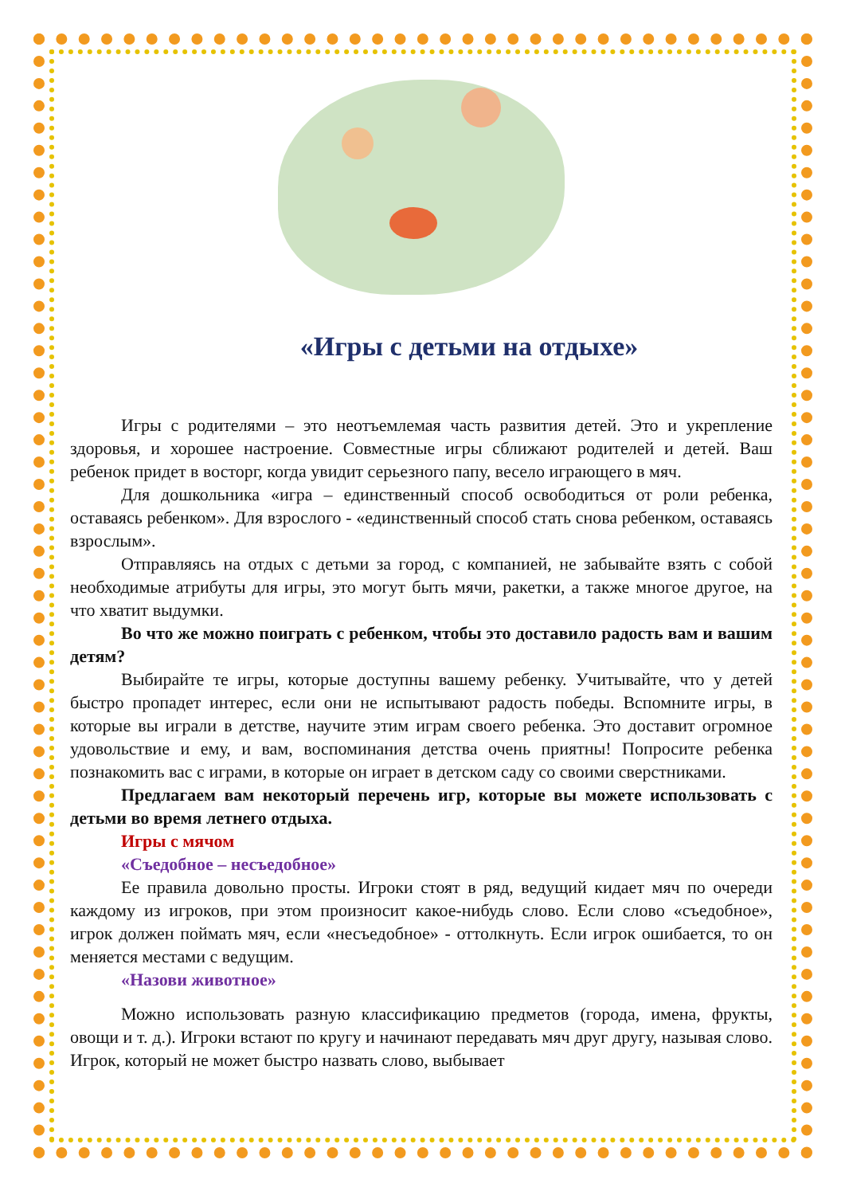«Игры с детьми на отдыхе»
Игры с родителями – это неотъемлемая часть развития детей. Это и укрепление здоровья, и хорошее настроение. Совместные игры сближают родителей и детей. Ваш ребенок придет в восторг, когда увидит серьезного папу, весело играющего в мяч.
Для дошкольника «игра – единственный способ освободиться от роли ребенка, оставаясь ребенком». Для взрослого - «единственный способ стать снова ребенком, оставаясь взрослым».
Отправляясь на отдых с детьми за город, с компанией, не забывайте взять с собой необходимые атрибуты для игры, это могут быть мячи, ракетки, а также многое другое, на что хватит выдумки.
Во что же можно поиграть с ребенком, чтобы это доставило радость вам и вашим детям?
Выбирайте те игры, которые доступны вашему ребенку. Учитывайте, что у детей быстро пропадет интерес, если они не испытывают радость победы. Вспомните игры, в которые вы играли в детстве, научите этим играм своего ребенка. Это доставит огромное удовольствие и ему, и вам, воспоминания детства очень приятны! Попросите ребенка познакомить вас с играми, в которые он играет в детском саду со своими сверстниками.
Предлагаем вам некоторый перечень игр, которые вы можете использовать с детьми во время летнего отдыха.
Игры с мячом
«Съедобное – несъедобное»
Ее правила довольно просты. Игроки стоят в ряд, ведущий кидает мяч по очереди каждому из игроков, при этом произносит какое-нибудь слово. Если слово «съедобное», игрок должен поймать мяч, если «несъедобное» - оттолкнуть. Если игрок ошибается, то он меняется местами с ведущим.
«Назови животное»
Можно использовать разную классификацию предметов (города, имена, фрукты, овощи и т. д.). Игроки встают по кругу и начинают передавать мяч друг другу, называя слово. Игрок, который не может быстро назвать слово, выбывает